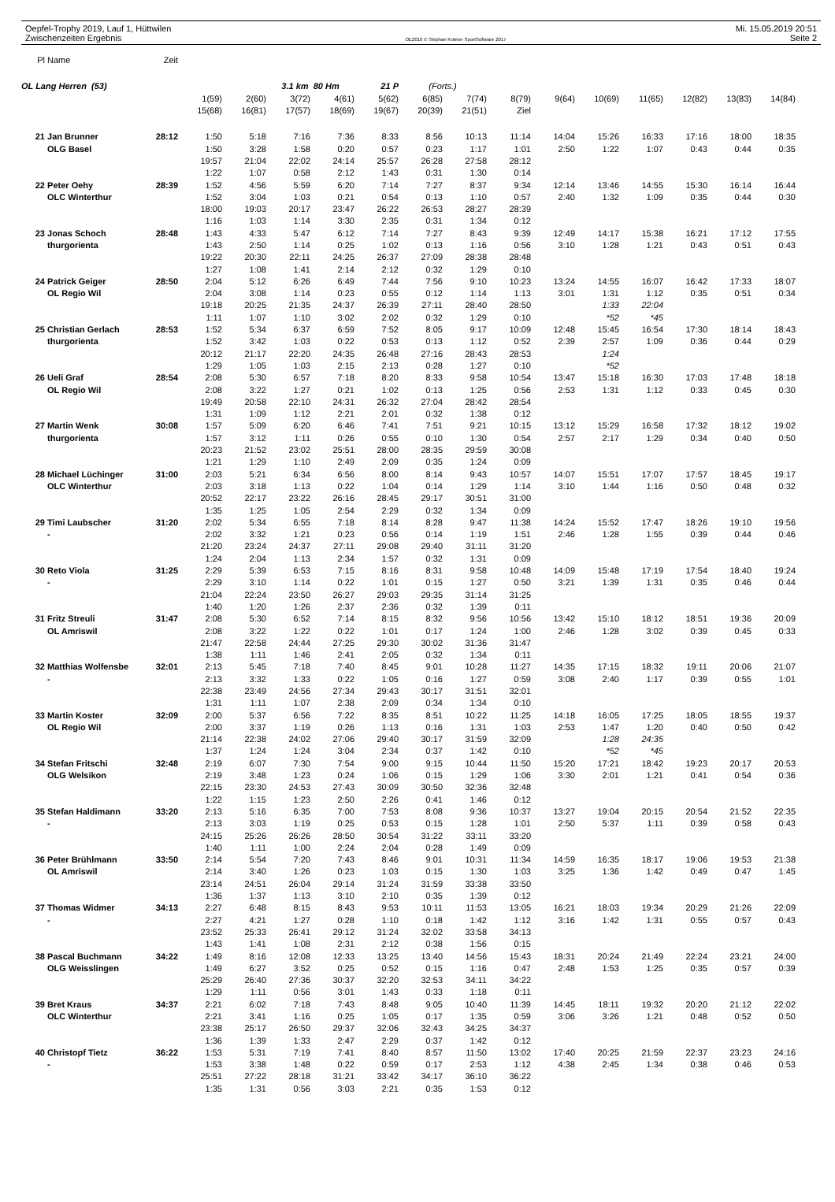Oepfel-Trophy 2019, Lauf 1, Hüttwilen Mi. 15.05.2019 20:51
Zwischenzeiten Ergebnis OE2010 © Stephan Krämer SportSoftware 2017 Seite 2
| Pl | Name | Zeit | | | | | | | | | | | | | | |
| OL Lang Herren (53) | | | | | 3.1 km 80 Hm | | 21 P | (Forts.) | | | | | | | | |
| | | | 1(59) | 2(60) | 3(72) | 4(61) | 5(62) | 6(85) | 7(74) | 8(79) | 9(64) | 10(69) | 11(65) | 12(82) | 13(83) | 14(84) |
| | | | 15(68) | 16(81) | 17(57) | 18(69) | 19(67) | 20(39) | 21(51) | Ziel | | | | | | |
| 21 | Jan Brunner | 28:12 | 1:50 | 5:18 | 7:16 | 7:36 | 8:33 | 8:56 | 10:13 | 11:14 | 14:04 | 15:26 | 16:33 | 17:16 | 18:00 | 18:35 |
| | OLG Basel | | 1:50 | 3:28 | 1:58 | 0:20 | 0:57 | 0:23 | 1:17 | 1:01 | 2:50 | 1:22 | 1:07 | 0:43 | 0:44 | 0:35 |
| | | | 19:57 | 21:04 | 22:02 | 24:14 | 25:57 | 26:28 | 27:58 | 28:12 | | | | | | |
| | | | 1:22 | 1:07 | 0:58 | 2:12 | 1:43 | 0:31 | 1:30 | 0:14 | | | | | | |
| 22 | Peter Oehy | 28:39 | 1:52 | 4:56 | 5:59 | 6:20 | 7:14 | 7:27 | 8:37 | 9:34 | 12:14 | 13:46 | 14:55 | 15:30 | 16:14 | 16:44 |
| | OLC Winterthur | | 1:52 | 3:04 | 1:03 | 0:21 | 0:54 | 0:13 | 1:10 | 0:57 | 2:40 | 1:32 | 1:09 | 0:35 | 0:44 | 0:30 |
| | | | 18:00 | 19:03 | 20:17 | 23:47 | 26:22 | 26:53 | 28:27 | 28:39 | | | | | | |
| | | | 1:16 | 1:03 | 1:14 | 3:30 | 2:35 | 0:31 | 1:34 | 0:12 | | | | | | |
| 23 | Jonas Schoch | 28:48 | 1:43 | 4:33 | 5:47 | 6:12 | 7:14 | 7:27 | 8:43 | 9:39 | 12:49 | 14:17 | 15:38 | 16:21 | 17:12 | 17:55 |
| | thurgorienta | | 1:43 | 2:50 | 1:14 | 0:25 | 1:02 | 0:13 | 1:16 | 0:56 | 3:10 | 1:28 | 1:21 | 0:43 | 0:51 | 0:43 |
| | | | 19:22 | 20:30 | 22:11 | 24:25 | 26:37 | 27:09 | 28:38 | 28:48 | | | | | | |
| | | | 1:27 | 1:08 | 1:41 | 2:14 | 2:12 | 0:32 | 1:29 | 0:10 | | | | | | |
| 24 | Patrick Geiger | 28:50 | 2:04 | 5:12 | 6:26 | 6:49 | 7:44 | 7:56 | 9:10 | 10:23 | 13:24 | 14:55 | 16:07 | 16:42 | 17:33 | 18:07 |
| | OL Regio Wil | | 2:04 | 3:08 | 1:14 | 0:23 | 0:55 | 0:12 | 1:14 | 1:13 | 3:01 | 1:31 | 1:12 | 0:35 | 0:51 | 0:34 |
| | | | 19:18 | 20:25 | 21:35 | 24:37 | 26:39 | 27:11 | 28:40 | 28:50 | | 1:33 | 22:04 | | | |
| | | | 1:11 | 1:07 | 1:10 | 3:02 | 2:02 | 0:32 | 1:29 | 0:10 | | *52 | *45 | | | |
| 25 | Christian Gerlach | 28:53 | 1:52 | 5:34 | 6:37 | 6:59 | 7:52 | 8:05 | 9:17 | 10:09 | 12:48 | 15:45 | 16:54 | 17:30 | 18:14 | 18:43 |
| | thurgorienta | | 1:52 | 3:42 | 1:03 | 0:22 | 0:53 | 0:13 | 1:12 | 0:52 | 2:39 | 2:57 | 1:09 | 0:36 | 0:44 | 0:29 |
| | | | 20:12 | 21:17 | 22:20 | 24:35 | 26:48 | 27:16 | 28:43 | 28:53 | | 1:24 | | | | |
| | | | 1:29 | 1:05 | 1:03 | 2:15 | 2:13 | 0:28 | 1:27 | 0:10 | | *52 | | | | |
| 26 | Ueli Graf | 28:54 | 2:08 | 5:30 | 6:57 | 7:18 | 8:20 | 8:33 | 9:58 | 10:54 | 13:47 | 15:18 | 16:30 | 17:03 | 17:48 | 18:18 |
| | OL Regio Wil | | 2:08 | 3:22 | 1:27 | 0:21 | 1:02 | 0:13 | 1:25 | 0:56 | 2:53 | 1:31 | 1:12 | 0:33 | 0:45 | 0:30 |
| | | | 19:49 | 20:58 | 22:10 | 24:31 | 26:32 | 27:04 | 28:42 | 28:54 | | | | | | |
| | | | 1:31 | 1:09 | 1:12 | 2:21 | 2:01 | 0:32 | 1:38 | 0:12 | | | | | | |
| 27 | Martin Wenk | 30:08 | 1:57 | 5:09 | 6:20 | 6:46 | 7:41 | 7:51 | 9:21 | 10:15 | 13:12 | 15:29 | 16:58 | 17:32 | 18:12 | 19:02 |
| | thurgorienta | | 1:57 | 3:12 | 1:11 | 0:26 | 0:55 | 0:10 | 1:30 | 0:54 | 2:57 | 2:17 | 1:29 | 0:34 | 0:40 | 0:50 |
| | | | 20:23 | 21:52 | 23:02 | 25:51 | 28:00 | 28:35 | 29:59 | 30:08 | | | | | | |
| | | | 1:21 | 1:29 | 1:10 | 2:49 | 2:09 | 0:35 | 1:24 | 0:09 | | | | | | |
| 28 | Michael Lüchinger | 31:00 | 2:03 | 5:21 | 6:34 | 6:56 | 8:00 | 8:14 | 9:43 | 10:57 | 14:07 | 15:51 | 17:07 | 17:57 | 18:45 | 19:17 |
| | OLC Winterthur | | 2:03 | 3:18 | 1:13 | 0:22 | 1:04 | 0:14 | 1:29 | 1:14 | 3:10 | 1:44 | 1:16 | 0:50 | 0:48 | 0:32 |
| | | | 20:52 | 22:17 | 23:22 | 26:16 | 28:45 | 29:17 | 30:51 | 31:00 | | | | | | |
| | | | 1:35 | 1:25 | 1:05 | 2:54 | 2:29 | 0:32 | 1:34 | 0:09 | | | | | | |
| 29 | Timi Laubscher | 31:20 | 2:02 | 5:34 | 6:55 | 7:18 | 8:14 | 8:28 | 9:47 | 11:38 | 14:24 | 15:52 | 17:47 | 18:26 | 19:10 | 19:56 |
| | - | | 2:02 | 3:32 | 1:21 | 0:23 | 0:56 | 0:14 | 1:19 | 1:51 | 2:46 | 1:28 | 1:55 | 0:39 | 0:44 | 0:46 |
| | | | 21:20 | 23:24 | 24:37 | 27:11 | 29:08 | 29:40 | 31:11 | 31:20 | | | | | | |
| | | | 1:24 | 2:04 | 1:13 | 2:34 | 1:57 | 0:32 | 1:31 | 0:09 | | | | | | |
| 30 | Reto Viola | 31:25 | 2:29 | 5:39 | 6:53 | 7:15 | 8:16 | 8:31 | 9:58 | 10:48 | 14:09 | 15:48 | 17:19 | 17:54 | 18:40 | 19:24 |
| | - | | 2:29 | 3:10 | 1:14 | 0:22 | 1:01 | 0:15 | 1:27 | 0:50 | 3:21 | 1:39 | 1:31 | 0:35 | 0:46 | 0:44 |
| | | | 21:04 | 22:24 | 23:50 | 26:27 | 29:03 | 29:35 | 31:14 | 31:25 | | | | | | |
| | | | 1:40 | 1:20 | 1:26 | 2:37 | 2:36 | 0:32 | 1:39 | 0:11 | | | | | | |
| 31 | Fritz Streuli | 31:47 | 2:08 | 5:30 | 6:52 | 7:14 | 8:15 | 8:32 | 9:56 | 10:56 | 13:42 | 15:10 | 18:12 | 18:51 | 19:36 | 20:09 |
| | OL Amriswil | | 2:08 | 3:22 | 1:22 | 0:22 | 1:01 | 0:17 | 1:24 | 1:00 | 2:46 | 1:28 | 3:02 | 0:39 | 0:45 | 0:33 |
| | | | 21:47 | 22:58 | 24:44 | 27:25 | 29:30 | 30:02 | 31:36 | 31:47 | | | | | | |
| | | | 1:38 | 1:11 | 1:46 | 2:41 | 2:05 | 0:32 | 1:34 | 0:11 | | | | | | |
| 32 | Matthias Wolfensbe | 32:01 | 2:13 | 5:45 | 7:18 | 7:40 | 8:45 | 9:01 | 10:28 | 11:27 | 14:35 | 17:15 | 18:32 | 19:11 | 20:06 | 21:07 |
| | - | | 2:13 | 3:32 | 1:33 | 0:22 | 1:05 | 0:16 | 1:27 | 0:59 | 3:08 | 2:40 | 1:17 | 0:39 | 0:55 | 1:01 |
| | | | 22:38 | 23:49 | 24:56 | 27:34 | 29:43 | 30:17 | 31:51 | 32:01 | | | | | | |
| | | | 1:31 | 1:11 | 1:07 | 2:38 | 2:09 | 0:34 | 1:34 | 0:10 | | | | | | |
| 33 | Martin Koster | 32:09 | 2:00 | 5:37 | 6:56 | 7:22 | 8:35 | 8:51 | 10:22 | 11:25 | 14:18 | 16:05 | 17:25 | 18:05 | 18:55 | 19:37 |
| | OL Regio Wil | | 2:00 | 3:37 | 1:19 | 0:26 | 1:13 | 0:16 | 1:31 | 1:03 | 2:53 | 1:47 | 1:20 | 0:40 | 0:50 | 0:42 |
| | | | 21:14 | 22:38 | 24:02 | 27:06 | 29:40 | 30:17 | 31:59 | 32:09 | | 1:28 | 24:35 | | | |
| | | | 1:37 | 1:24 | 1:24 | 3:04 | 2:34 | 0:37 | 1:42 | 0:10 | | *52 | *45 | | | |
| 34 | Stefan Fritschi | 32:48 | 2:19 | 6:07 | 7:30 | 7:54 | 9:00 | 9:15 | 10:44 | 11:50 | 15:20 | 17:21 | 18:42 | 19:23 | 20:17 | 20:53 |
| | OLG Welsikon | | 2:19 | 3:48 | 1:23 | 0:24 | 1:06 | 0:15 | 1:29 | 1:06 | 3:30 | 2:01 | 1:21 | 0:41 | 0:54 | 0:36 |
| | | | 22:15 | 23:30 | 24:53 | 27:43 | 30:09 | 30:50 | 32:36 | 32:48 | | | | | | |
| | | | 1:22 | 1:15 | 1:23 | 2:50 | 2:26 | 0:41 | 1:46 | 0:12 | | | | | | |
| 35 | Stefan Haldimann | 33:20 | 2:13 | 5:16 | 6:35 | 7:00 | 7:53 | 8:08 | 9:36 | 10:37 | 13:27 | 19:04 | 20:15 | 20:54 | 21:52 | 22:35 |
| | - | | 2:13 | 3:03 | 1:19 | 0:25 | 0:53 | 0:15 | 1:28 | 1:01 | 2:50 | 5:37 | 1:11 | 0:39 | 0:58 | 0:43 |
| | | | 24:15 | 25:26 | 26:26 | 28:50 | 30:54 | 31:22 | 33:11 | 33:20 | | | | | | |
| | | | 1:40 | 1:11 | 1:00 | 2:24 | 2:04 | 0:28 | 1:49 | 0:09 | | | | | | |
| 36 | Peter Brühlmann | 33:50 | 2:14 | 5:54 | 7:20 | 7:43 | 8:46 | 9:01 | 10:31 | 11:34 | 14:59 | 16:35 | 18:17 | 19:06 | 19:53 | 21:38 |
| | OL Amriswil | | 2:14 | 3:40 | 1:26 | 0:23 | 1:03 | 0:15 | 1:30 | 1:03 | 3:25 | 1:36 | 1:42 | 0:49 | 0:47 | 1:45 |
| | | | 23:14 | 24:51 | 26:04 | 29:14 | 31:24 | 31:59 | 33:38 | 33:50 | | | | | | |
| | | | 1:36 | 1:37 | 1:13 | 3:10 | 2:10 | 0:35 | 1:39 | 0:12 | | | | | | |
| 37 | Thomas Widmer | 34:13 | 2:27 | 6:48 | 8:15 | 8:43 | 9:53 | 10:11 | 11:53 | 13:05 | 16:21 | 18:03 | 19:34 | 20:29 | 21:26 | 22:09 |
| | - | | 2:27 | 4:21 | 1:27 | 0:28 | 1:10 | 0:18 | 1:42 | 1:12 | 3:16 | 1:42 | 1:31 | 0:55 | 0:57 | 0:43 |
| | | | 23:52 | 25:33 | 26:41 | 29:12 | 31:24 | 32:02 | 33:58 | 34:13 | | | | | | |
| | | | 1:43 | 1:41 | 1:08 | 2:31 | 2:12 | 0:38 | 1:56 | 0:15 | | | | | | |
| 38 | Pascal Buchmann | 34:22 | 1:49 | 8:16 | 12:08 | 12:33 | 13:25 | 13:40 | 14:56 | 15:43 | 18:31 | 20:24 | 21:49 | 22:24 | 23:21 | 24:00 |
| | OLG Weisslingen | | 1:49 | 6:27 | 3:52 | 0:25 | 0:52 | 0:15 | 1:16 | 0:47 | 2:48 | 1:53 | 1:25 | 0:35 | 0:57 | 0:39 |
| | | | 25:29 | 26:40 | 27:36 | 30:37 | 32:20 | 32:53 | 34:11 | 34:22 | | | | | | |
| | | | 1:29 | 1:11 | 0:56 | 3:01 | 1:43 | 0:33 | 1:18 | 0:11 | | | | | | |
| 39 | Bret Kraus | 34:37 | 2:21 | 6:02 | 7:18 | 7:43 | 8:48 | 9:05 | 10:40 | 11:39 | 14:45 | 18:11 | 19:32 | 20:20 | 21:12 | 22:02 |
| | OLC Winterthur | | 2:21 | 3:41 | 1:16 | 0:25 | 1:05 | 0:17 | 1:35 | 0:59 | 3:06 | 3:26 | 1:21 | 0:48 | 0:52 | 0:50 |
| | | | 23:38 | 25:17 | 26:50 | 29:37 | 32:06 | 32:43 | 34:25 | 34:37 | | | | | | |
| | | | 1:36 | 1:39 | 1:33 | 2:47 | 2:29 | 0:37 | 1:42 | 0:12 | | | | | | |
| 40 | Christopf Tietz | 36:22 | 1:53 | 5:31 | 7:19 | 7:41 | 8:40 | 8:57 | 11:50 | 13:02 | 17:40 | 20:25 | 21:59 | 22:37 | 23:23 | 24:16 |
| | - | | 1:53 | 3:38 | 1:48 | 0:22 | 0:59 | 0:17 | 2:53 | 1:12 | 4:38 | 2:45 | 1:34 | 0:38 | 0:46 | 0:53 |
| | | | 25:51 | 27:22 | 28:18 | 31:21 | 33:42 | 34:17 | 36:10 | 36:22 | | | | | | |
| | | | 1:35 | 1:31 | 0:56 | 3:03 | 2:21 | 0:35 | 1:53 | 0:12 | | | | | | |